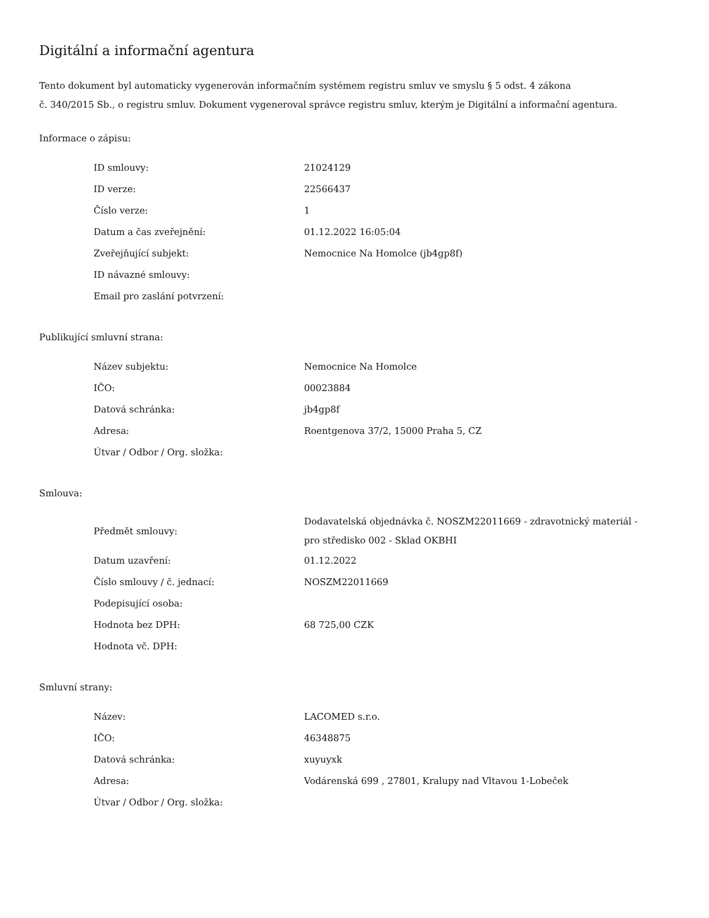Digitální a informační agentura
Tento dokument byl automaticky vygenerován informačním systémem registru smluv ve smyslu § 5 odst. 4 zákona
č. 340/2015 Sb., o registru smluv. Dokument vygeneroval správce registru smluv, kterým je Digitální a informační agentura.
Informace o zápisu:
| ID smlouvy: | 21024129 |
| ID verze: | 22566437 |
| Číslo verze: | 1 |
| Datum a čas zveřejnění: | 01.12.2022 16:05:04 |
| Zveřejňující subjekt: | Nemocnice Na Homolce (jb4gp8f) |
| ID návazné smlouvy: | |
| Email pro zaslání potvrzení: | |
Publikující smluvní strana:
| Název subjektu: | Nemocnice Na Homolce |
| IČO: | 00023884 |
| Datová schránka: | jb4gp8f |
| Adresa: | Roentgenova 37/2, 15000 Praha 5, CZ |
| Útvar / Odbor / Org. složka: | |
Smlouva:
| Předmět smlouvy: | Dodavatelská objednávka č. NOSZM22011669 - zdravotnický materiál - pro středisko 002 - Sklad OKBHI |
| Datum uzavření: | 01.12.2022 |
| Číslo smlouvy / č. jednací: | NOSZM22011669 |
| Podepisující osoba: | |
| Hodnota bez DPH: | 68 725,00 CZK |
| Hodnota vč. DPH: | |
Smluvní strany:
| Název: | LACOMED s.r.o. |
| IČO: | 46348875 |
| Datová schránka: | xuyuyxk |
| Adresa: | Vodárenská 699 , 27801, Kralupy nad Vltavou 1-Lobeček |
| Útvar / Odbor / Org. složka: | |